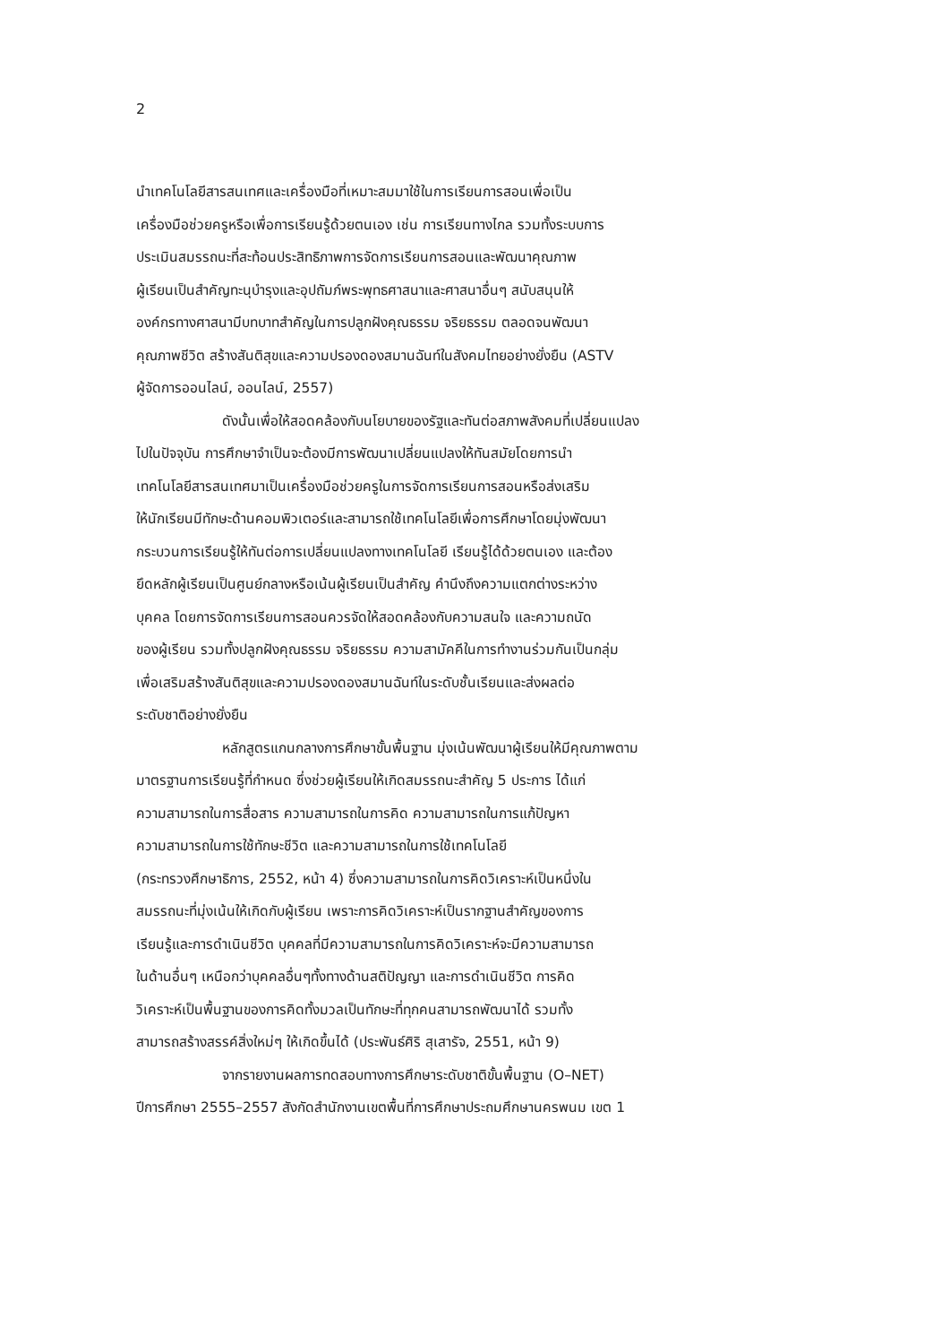2
นำเทคโนโลยีสารสนเทศและเครื่องมือที่เหมาะสมมาใช้ในการเรียนการสอนเพื่อเป็น
เครื่องมือช่วยครูหรือเพื่อการเรียนรู้ด้วยตนเอง เช่น การเรียนทางไกล รวมทั้งระบบการ
ประเมินสมรรถนะที่สะท้อนประสิทธิภาพการจัดการเรียนการสอนและพัฒนาคุณภาพ
ผู้เรียนเป็นสำคัญทะนุบำรุงและอุปถัมภ์พระพุทธศาสนาและศาสนาอื่นๆ สนับสนุนให้
องค์กรทางศาสนามีบทบาทสำคัญในการปลูกฝังคุณธรรม จริยธรรม ตลอดจนพัฒนา
คุณภาพชีวิต สร้างสันติสุขและความปรองดองสมานฉันท์ในสังคมไทยอย่างยั่งยืน (ASTV
ผู้จัดการออนไลน์, ออนไลน์, 2557)
ดังนั้นเพื่อให้สอดคล้องกับนโยบายของรัฐและทันต่อสภาพสังคมที่เปลี่ยนแปลง
ไปในปัจจุบัน การศึกษาจำเป็นจะต้องมีการพัฒนาเปลี่ยนแปลงให้ทันสมัยโดยการนำ
เทคโนโลยีสารสนเทศมาเป็นเครื่องมือช่วยครูในการจัดการเรียนการสอนหรือส่งเสริม
ให้นักเรียนมีทักษะด้านคอมพิวเตอร์และสามารถใช้เทคโนโลยีเพื่อการศึกษาโดยมุ่งพัฒนา
กระบวนการเรียนรู้ให้ทันต่อการเปลี่ยนแปลงทางเทคโนโลยี เรียนรู้ได้ด้วยตนเอง และต้อง
ยึดหลักผู้เรียนเป็นศูนย์กลางหรือเน้นผู้เรียนเป็นสำคัญ คำนึงถึงความแตกต่างระหว่าง
บุคคล โดยการจัดการเรียนการสอนควรจัดให้สอดคล้องกับความสนใจ และความถนัด
ของผู้เรียน รวมทั้งปลูกฝังคุณธรรม จริยธรรม ความสามัคคีในการทำงานร่วมกันเป็นกลุ่ม
เพื่อเสริมสร้างสันติสุขและความปรองดองสมานฉันท์ในระดับชั้นเรียนและส่งผลต่อ
ระดับชาติอย่างยั่งยืน
หลักสูตรแกนกลางการศึกษาขั้นพื้นฐาน มุ่งเน้นพัฒนาผู้เรียนให้มีคุณภาพตาม
มาตรฐานการเรียนรู้ที่กำหนด ซึ่งช่วยผู้เรียนให้เกิดสมรรถนะสำคัญ 5 ประการ ได้แก่
ความสามารถในการสื่อสาร ความสามารถในการคิด ความสามารถในการแก้ปัญหา
ความสามารถในการใช้ทักษะชีวิต และความสามารถในการใช้เทคโนโลยี
(กระทรวงศึกษาธิการ, 2552, หน้า 4) ซึ่งความสามารถในการคิดวิเคราะห์เป็นหนึ่งใน
สมรรถนะที่มุ่งเน้นให้เกิดกับผู้เรียน เพราะการคิดวิเคราะห์เป็นรากฐานสำคัญของการ
เรียนรู้และการดำเนินชีวิต บุคคลที่มีความสามารถในการคิดวิเคราะห์จะมีความสามารถ
ในด้านอื่นๆ เหนือกว่าบุคคลอื่นๆทั้งทางด้านสติปัญญา และการดำเนินชีวิต การคิด
วิเคราะห์เป็นพื้นฐานของการคิดทั้งมวลเป็นทักษะที่ทุกคนสามารถพัฒนาได้ รวมทั้ง
สามารถสร้างสรรค์สิ่งใหม่ๆ ให้เกิดขึ้นได้ (ประพันธ์ศิริ สุเสารัจ, 2551, หน้า 9)
จากรายงานผลการทดสอบทางการศึกษาระดับชาติขั้นพื้นฐาน (O–NET)
ปีการศึกษา 2555–2557 สังกัดสำนักงานเขตพื้นที่การศึกษาประถมศึกษานครพนม เขต 1